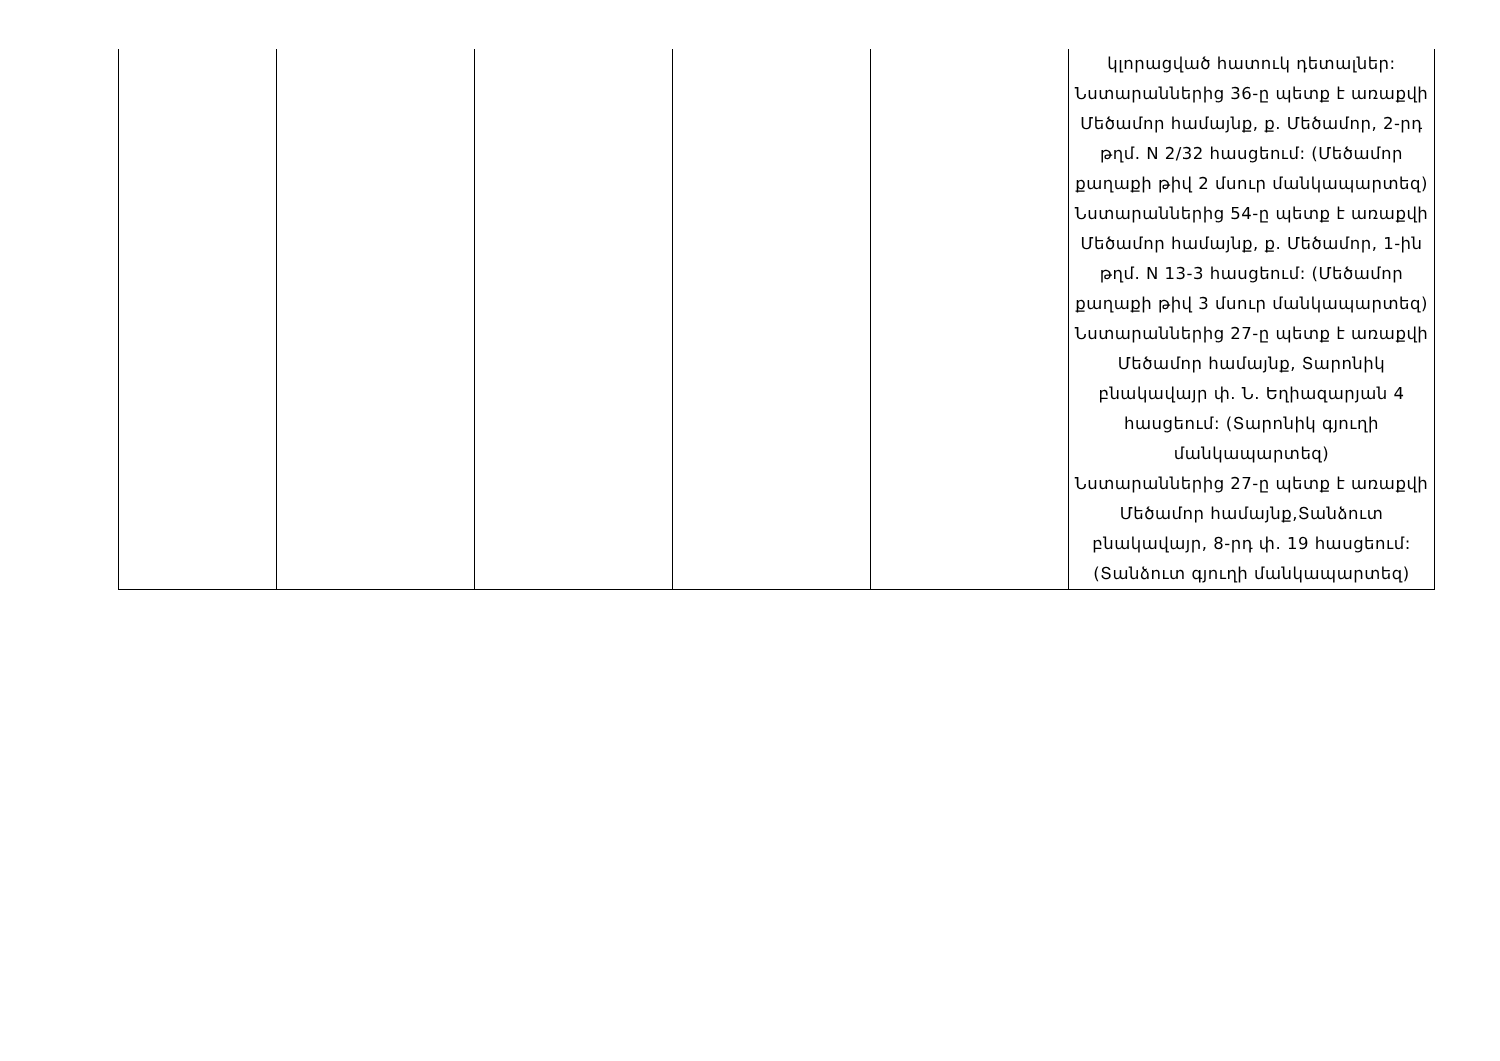| | | | | | կլորացված հատուկ դետալներ: Նստարաններից 36-ը պետք է առաքվի Մեծամոր համայնք, ք. Մեծամոր, 2-րդ թղմ. N 2/32 հասցեում: (Մեծամոր քաղաքի թիվ 2 մսուր մանկապարտեզ) Նստարաններից 54-ը պետք է առաքվի Մեծամոր համայնք, ք. Մեծամոր, 1-ին թղմ. N 13-3 հասցեում: (Մեծամոր քաղաքի թիվ 3 մսուր մանկապարտեզ) Նստարաններից 27-ը պետք է առաքվի Մեծամոր համայնք, Տարոնիկ բնակավայր փ. Ն. Եղիազարյան 4 հասցեում: (Տարոնիկ գյուղի մանկապարտեզ) Նստարաններից 27-ը պետք է առաքվի Մեծամոր համայնք,Տանձուտ բնակավայր, 8-րդ փ. 19 հասցեում: (Տանձուտ գյուղի մանկապարտեզ) |